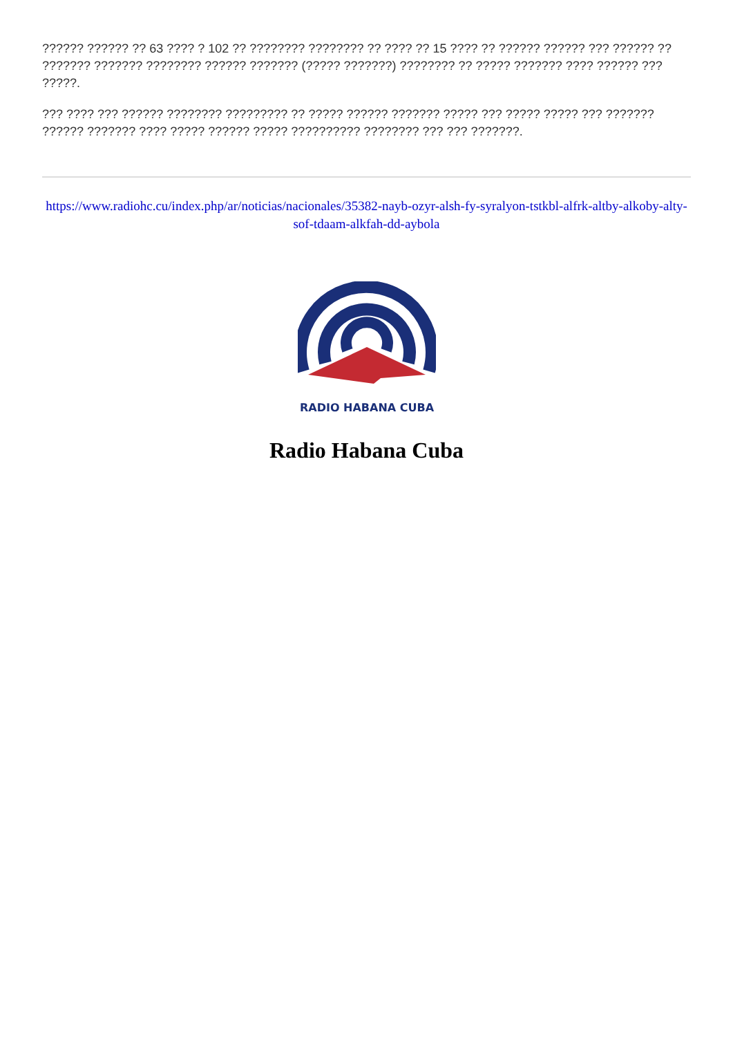?????? ?????? ?? 63 ???? ? 102 ?? ???????? ???????? ?? ???? ?? 15 ???? ?? ?????? ?????? ??? ?????? ?? ??????? ??????? ???????? ?????? ??????? (????? ???????) ???????? ?? ????? ??????? ???? ?????? ??? ?????.
??? ???? ??? ?????? ???????? ????????? ?? ????? ?????? ??????? ????? ??? ????? ????? ??? ??????? ?????? ??????? ???? ????? ?????? ????? ?????????? ???????? ??? ??? ???????.
https://www.radiohc.cu/index.php/ar/noticias/nacionales/35382-nayb-ozyr-alsh-fy-syralyon-tstkbl-alfrk-altby-alkoby-alty-sof-tdaam-alkfah-dd-aybola
RADIO HABANA CUBA
Radio Habana Cuba